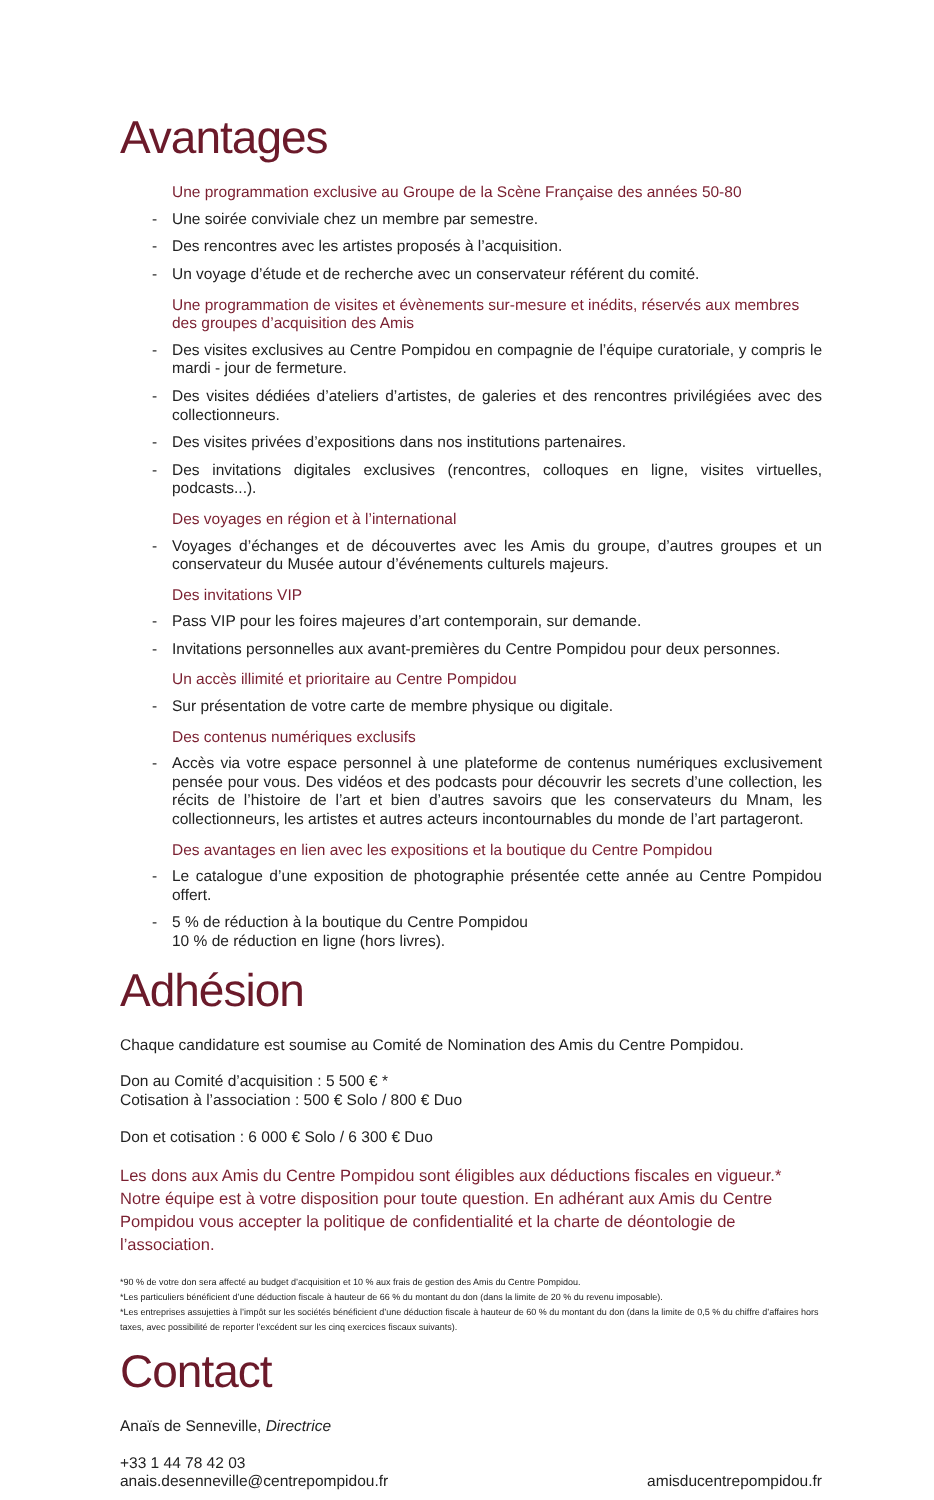Avantages
Une programmation exclusive au Groupe de la Scène Française des années 50-80
- Une soirée conviviale chez un membre par semestre.
- Des rencontres avec les artistes proposés à l’acquisition.
- Un voyage d’étude et de recherche avec un conservateur référent du comité.
Une programmation de visites et évènements sur-mesure et inédits, réservés aux membres des groupes d’acquisition des Amis
- Des visites exclusives au Centre Pompidou en compagnie de l’équipe curatoriale, y compris le mardi - jour de fermeture.
- Des visites dédiées d’ateliers d’artistes, de galeries et des rencontres privilégiées avec des collectionneurs.
- Des visites privées d’expositions dans nos institutions partenaires.
- Des invitations digitales exclusives (rencontres, colloques en ligne, visites virtuelles, podcasts...).
Des voyages en région et à l’international
- Voyages d’échanges et de découvertes avec les Amis du groupe, d’autres groupes et un conservateur du Musée autour d’événements culturels majeurs.
Des invitations VIP
- Pass VIP pour les foires majeures d’art contemporain, sur demande.
- Invitations personnelles aux avant-premières du Centre Pompidou pour deux personnes.
Un accès illimité et prioritaire au Centre Pompidou
- Sur présentation de votre carte de membre physique ou digitale.
Des contenus numériques exclusifs
- Accès via votre espace personnel à une plateforme de contenus numériques exclusivement pensée pour vous. Des vidéos et des podcasts pour découvrir les secrets d’une collection, les récits de l’histoire de l’art et bien d’autres savoirs que les conservateurs du Mnam, les collectionneurs, les artistes et autres acteurs incontournables du monde de l’art partageront.
Des avantages en lien avec les expositions et la boutique du Centre Pompidou
- Le catalogue d’une exposition de photographie présentée cette année au Centre Pompidou offert.
- 5 % de réduction à la boutique du Centre Pompidou
10 % de réduction en ligne (hors livres).
Adhésion
Chaque candidature est soumise au Comité de Nomination des Amis du Centre Pompidou.
Don au Comité d’acquisition : 5 500 € *
Cotisation à l’association : 500 € Solo / 800 € Duo
Don et cotisation : 6 000 € Solo / 6 300 € Duo
Les dons aux Amis du Centre Pompidou sont éligibles aux déductions fiscales en vigueur.* Notre équipe est à votre disposition pour toute question. En adhérant aux Amis du Centre Pompidou vous accepter la politique de confidentialité et la charte de déontologie de l’association.
*90 % de votre don sera affecté au budget d’acquisition et 10 % aux frais de gestion des Amis du Centre Pompidou.
*Les particuliers bénéficient d’une déduction fiscale à hauteur de 66 % du montant du don (dans la limite de 20 % du revenu imposable).
*Les entreprises assujetties à l’impôt sur les sociétés bénéficient d’une déduction fiscale à hauteur de 60 % du montant du don (dans la limite de 0,5 % du chiffre d’affaires hors taxes, avec possibilité de reporter l’excédent sur les cinq exercices fiscaux suivants).
Contact
Anaïs de Senneville, Directrice
+33 1 44 78 42 03
anais.desenneville@centrepompidou.fr
amisducentrepompidou.fr